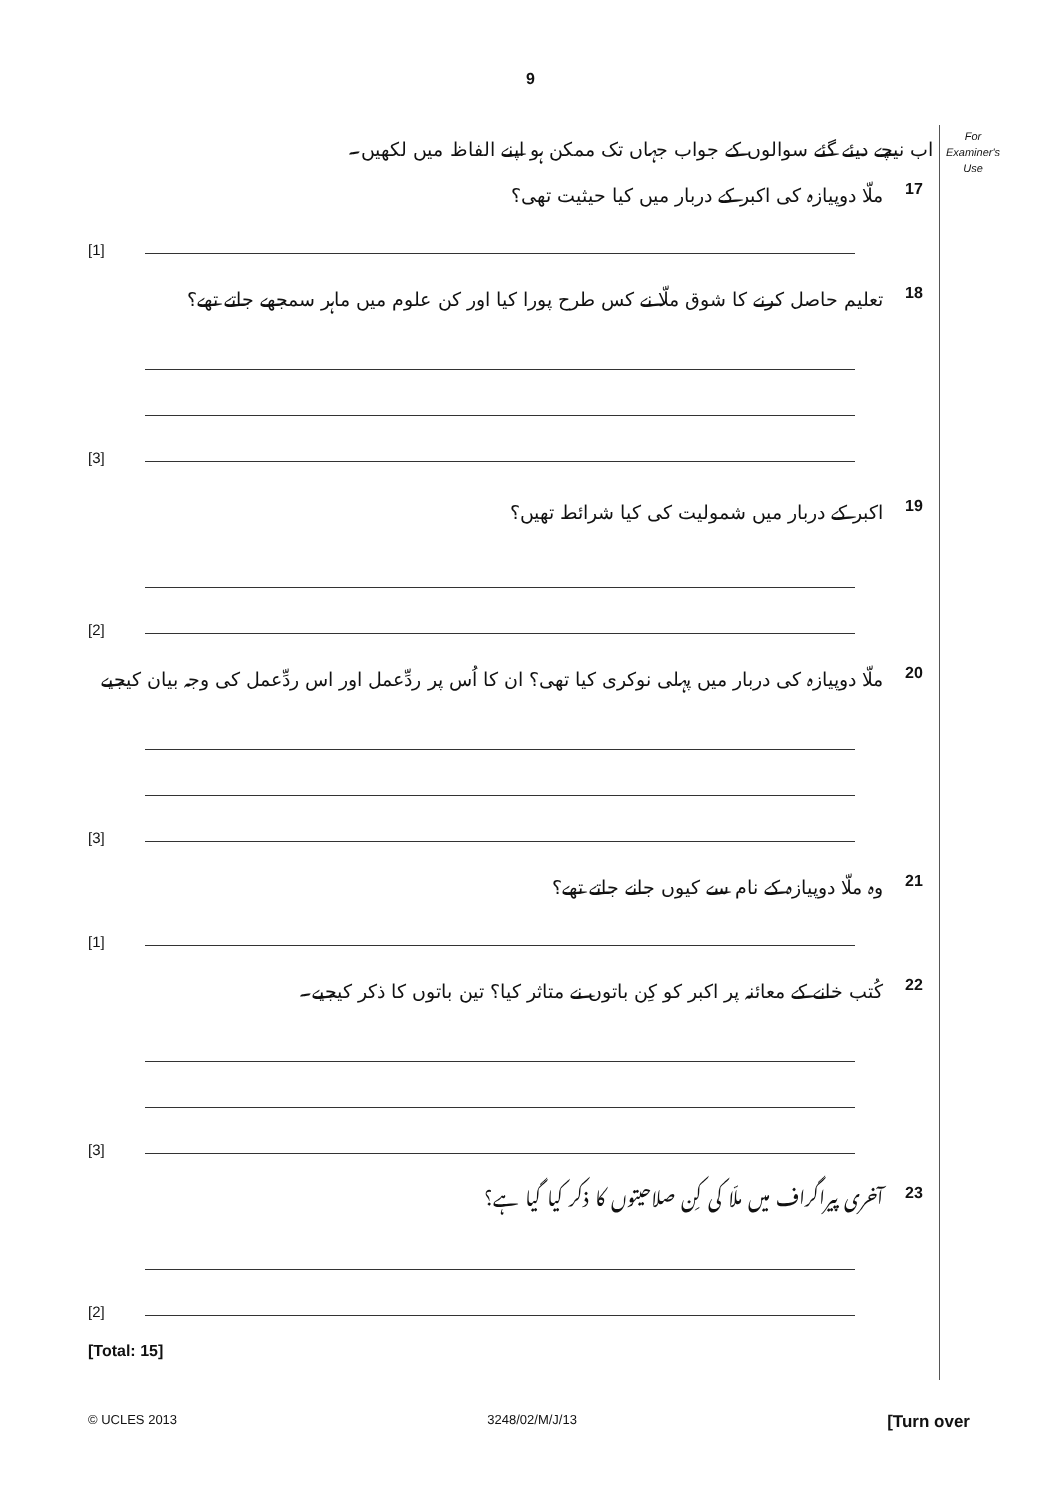9
For
Examiner's
Use
اب نیچے دیئے گئے سوالوں کے جواب جہاں تک ممکن ہو اپنے الفاظ میں لکھیں۔
ملّا دوپیازہ کی اکبر کے دربار میں کیا حیثیت تھی؟ 17
[1]
تعلیم حاصل کرنے کا شوق ملّا نے کس طرح پورا کیا اور کن علوم میں ماہر سمجھے جاتے تھے؟ 18
[3]
اکبر کے دربار میں شمولیت کی کیا شرائط تھیں؟ 19
[2]
ملّا دوپیازہ کی دربار میں پہلی نوکری کیا تھی؟ ان کا اُس پر ردِّعمل اور اس ردِّعمل کی وجہ بیان کیجیے 20
[3]
وہ ملّا دوپیازہ کے نام سے کیوں جانے جاتے تھے؟ 21
[1]
کُتب خانے کے معائنہ پر اکبر کو کِن باتوں نے متاثر کیا؟ تین باتوں کا ذکر کیجیے۔ 22
[3]
آخری پیراگراف میں ملّا کی کِن صلاحیتوں کا ذکر کیا گیا ہے؟ 23
[2]
[Total: 15]
© UCLES 2013 3248/02/M/J/13 [Turn over